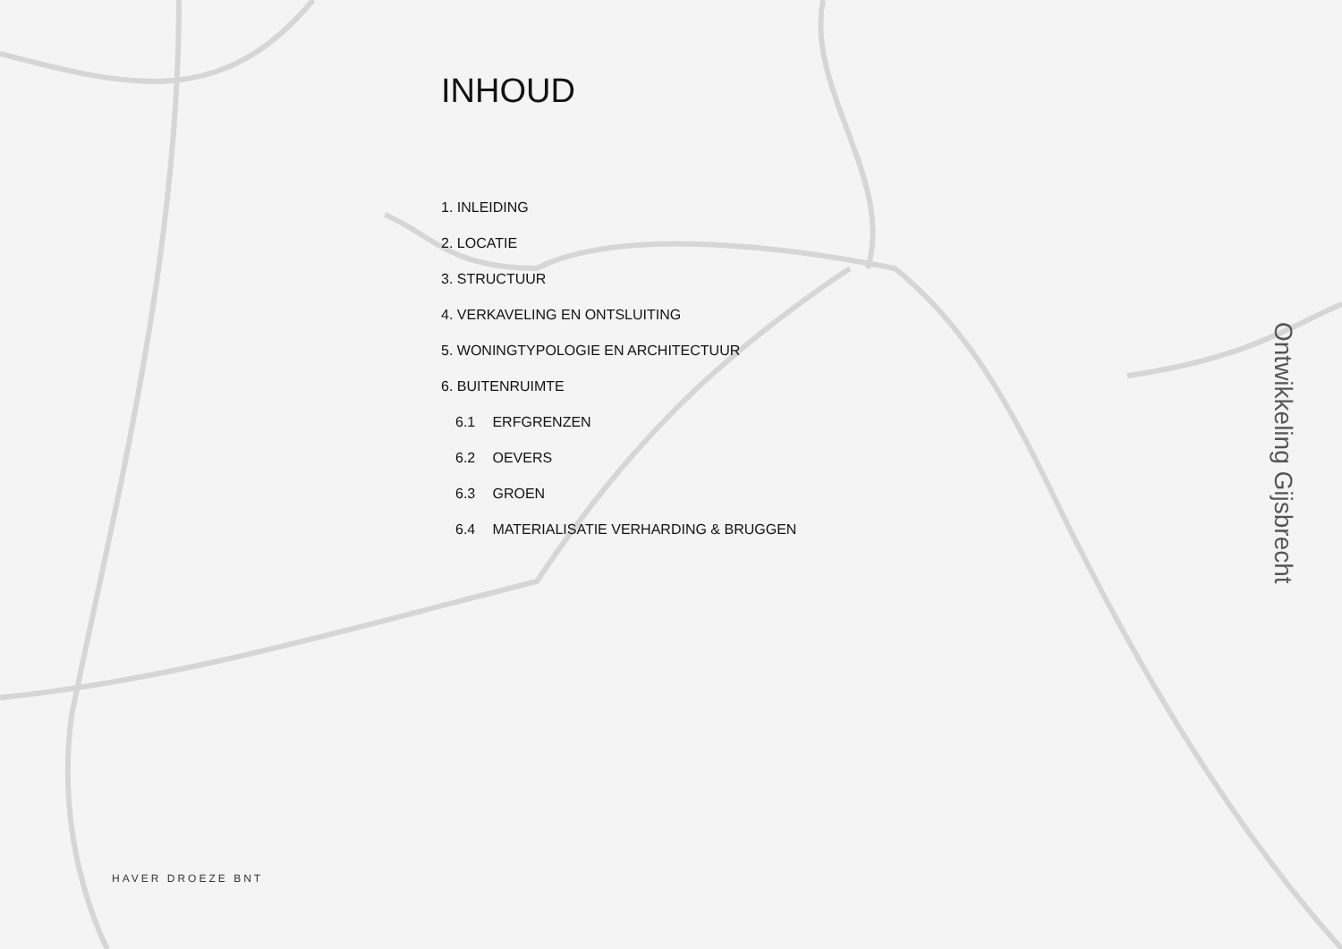INHOUD
1. INLEIDING
2. LOCATIE
3. STRUCTUUR
4. VERKAVELING EN ONTSLUITING
5. WONINGTYPOLOGIE EN ARCHITECTUUR
6. BUITENRUIMTE
6.1 ERFGRENZEN
6.2 OEVERS
6.3 GROEN
6.4 MATERIALISATIE VERHARDING & BRUGGEN
Ontwikkeling Gijsbrecht
HAVER DROEZE BNT